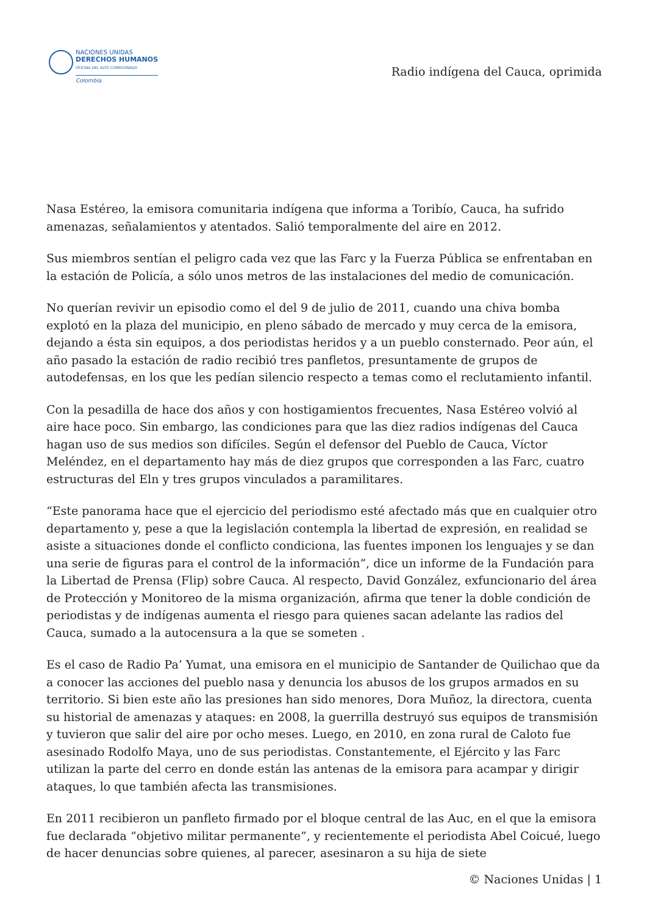NACIONES UNIDAS
DERECHOS HUMANOS
OFICINA DEL ALTO COMISIONADO
Colombia
Radio indígena del Cauca, oprimida
Nasa Estéreo, la emisora comunitaria indígena que informa a Toribío, Cauca, ha sufrido amenazas, señalamientos y atentados. Salió temporalmente del aire en 2012.
Sus miembros sentían el peligro cada vez que las Farc y la Fuerza Pública se enfrentaban en la estación de Policía, a sólo unos metros de las instalaciones del medio de comunicación.
No querían revivir un episodio como el del 9 de julio de 2011, cuando una chiva bomba explotó en la plaza del municipio, en pleno sábado de mercado y muy cerca de la emisora, dejando a ésta sin equipos, a dos periodistas heridos y a un pueblo consternado. Peor aún, el año pasado la estación de radio recibió tres panfletos, presuntamente de grupos de autodefensas, en los que les pedían silencio respecto a temas como el reclutamiento infantil.
Con la pesadilla de hace dos años y con hostigamientos frecuentes, Nasa Estéreo volvió al aire hace poco. Sin embargo, las condiciones para que las diez radios indígenas del Cauca hagan uso de sus medios son difíciles. Según el defensor del Pueblo de Cauca, Víctor Meléndez, en el departamento hay más de diez grupos que corresponden a las Farc, cuatro estructuras del Eln y tres grupos vinculados a paramilitares.
“Este panorama hace que el ejercicio del periodismo esté afectado más que en cualquier otro departamento y, pese a que la legislación contempla la libertad de expresión, en realidad se asiste a situaciones donde el conflicto condiciona, las fuentes imponen los lenguajes y se dan una serie de figuras para el control de la información”, dice un informe de la Fundación para la Libertad de Prensa (Flip) sobre Cauca. Al respecto, David González, exfuncionario del área de Protección y Monitoreo de la misma organización, afirma que tener la doble condición de periodistas y de indígenas aumenta el riesgo para quienes sacan adelante las radios del Cauca, sumado a la autocensura a la que se someten .
Es el caso de Radio Pa’ Yumat, una emisora en el municipio de Santander de Quilichao que da a conocer las acciones del pueblo nasa y denuncia los abusos de los grupos armados en su territorio. Si bien este año las presiones han sido menores, Dora Muñoz, la directora, cuenta su historial de amenazas y ataques: en 2008, la guerrilla destruyó sus equipos de transmisión y tuvieron que salir del aire por ocho meses. Luego, en 2010, en zona rural de Caloto fue asesinado Rodolfo Maya, uno de sus periodistas. Constantemente, el Ejército y las Farc utilizan la parte del cerro en donde están las antenas de la emisora para acampar y dirigir ataques, lo que también afecta las transmisiones.
En 2011 recibieron un panfleto firmado por el bloque central de las Auc, en el que la emisora fue declarada “objetivo militar permanente”, y recientemente el periodista Abel Coicué, luego de hacer denuncias sobre quienes, al parecer, asesinaron a su hija de siete
© Naciones Unidas | 1